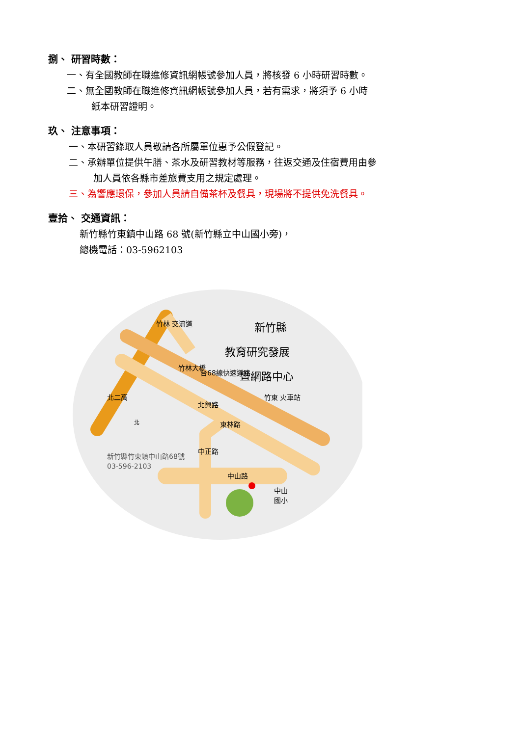捌、 研習時數：
一、有全國教師在職進修資訊網帳號參加人員，將核發 6 小時研習時數。
二、無全國教師在職進修資訊網帳號參加人員，若有需求，將須予 6 小時
紙本研習證明。
玖、 注意事項：
一、本研習錄取人員敬請各所屬單位惠予公假登記。
二、承辦單位提供午膳、茶水及研習教材等服務，往返交通及住宿費用由參
加人員依各縣市差旅費支用之規定處理。
三、為響應環保，參加人員請自備茶杯及餐具，現場將不提供免洗餐具。
壹拾、 交通資訊：
新竹縣竹東鎮中山路 68 號(新竹縣立中山國小旁)，
總機電話：03-5962103
竹林 交流道
北二高
竹林大橋
台68線快速道路
北興路
東林路
中正路
中山路
竹東 火車站
中山
國小
新竹縣
教育研究發展
暨網路中心
北
新竹縣竹東鎮中山路68號
03-596-2103